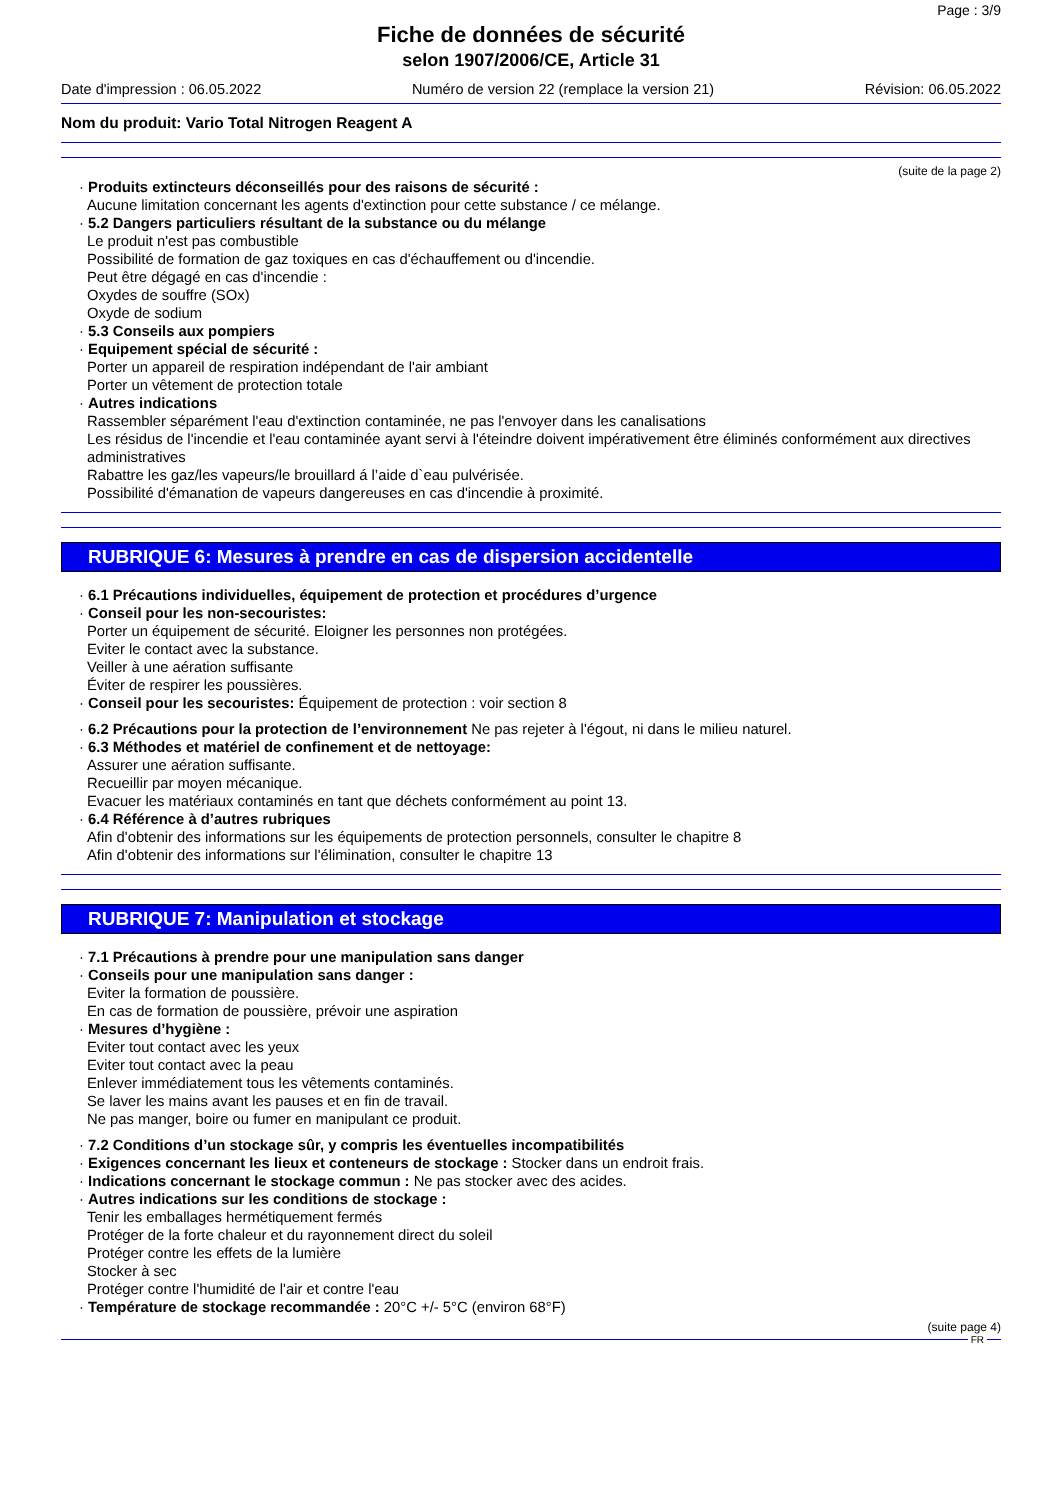Page : 3/9
Fiche de données de sécurité
selon 1907/2006/CE, Article 31
Date d'impression : 06.05.2022 Numéro de version 22 (remplace la version 21) Révision: 06.05.2022
Nom du produit: Vario Total Nitrogen Reagent A
(suite de la page 2)
· Produits extincteurs déconseillés pour des raisons de sécurité :
Aucune limitation concernant les agents d'extinction pour cette substance / ce mélange.
· 5.2 Dangers particuliers résultant de la substance ou du mélange
Le produit n'est pas combustible
Possibilité de formation de gaz toxiques en cas d'échauffement ou d'incendie.
Peut être dégagé en cas d'incendie :
Oxydes de souffre (SOx)
Oxyde de sodium
· 5.3 Conseils aux pompiers
· Equipement spécial de sécurité :
Porter un appareil de respiration indépendant de l'air ambiant
Porter un vêtement de protection totale
· Autres indications
Rassembler séparément l'eau d'extinction contaminée, ne pas l'envoyer dans les canalisations
Les résidus de l'incendie et l'eau contaminée ayant servi à l'éteindre doivent impérativement être éliminés conformément aux directives administratives
Rabattre les gaz/les vapeurs/le brouillard á l’aide d`eau pulvérisée.
Possibilité d'émanation de vapeurs dangereuses en cas d'incendie à proximité.
RUBRIQUE 6: Mesures à prendre en cas de dispersion accidentelle
· 6.1 Précautions individuelles, équipement de protection et procédures d’urgence
· Conseil pour les non-secouristes:
Porter un équipement de sécurité. Eloigner les personnes non protégées.
Eviter le contact avec la substance.
Veiller à une aération suffisante
Éviter de respirer les poussières.
· Conseil pour les secouristes: Équipement de protection : voir section 8
· 6.2 Précautions pour la protection de l’environnement Ne pas rejeter à l'égout, ni dans le milieu naturel.
· 6.3 Méthodes et matériel de confinement et de nettoyage:
Assurer une aération suffisante.
Recueillir par moyen mécanique.
Evacuer les matériaux contaminés en tant que déchets conformément au point 13.
· 6.4 Référence à d’autres rubriques
Afin d'obtenir des informations sur les équipements de protection personnels, consulter le chapitre 8
Afin d'obtenir des informations sur l'élimination, consulter le chapitre 13
RUBRIQUE 7: Manipulation et stockage
· 7.1 Précautions à prendre pour une manipulation sans danger
· Conseils pour une manipulation sans danger :
Eviter la formation de poussière.
En cas de formation de poussière, prévoir une aspiration
· Mesures d’hygiène :
Eviter tout contact avec les yeux
Eviter tout contact avec la peau
Enlever immédiatement tous les vêtements contaminés.
Se laver les mains avant les pauses et en fin de travail.
Ne pas manger, boire ou fumer en manipulant ce produit.
· 7.2 Conditions d’un stockage sûr, y compris les éventuelles incompatibilités
· Exigences concernant les lieux et conteneurs de stockage : Stocker dans un endroit frais.
· Indications concernant le stockage commun : Ne pas stocker avec des acides.
· Autres indications sur les conditions de stockage :
Tenir les emballages hermétiquement fermés
Protéger de la forte chaleur et du rayonnement direct du soleil
Protéger contre les effets de la lumière
Stocker à sec
Protéger contre l'humidité de l'air et contre l'eau
· Température de stockage recommandée : 20°C +/- 5°C (environ 68°F)
(suite page 4)
FR